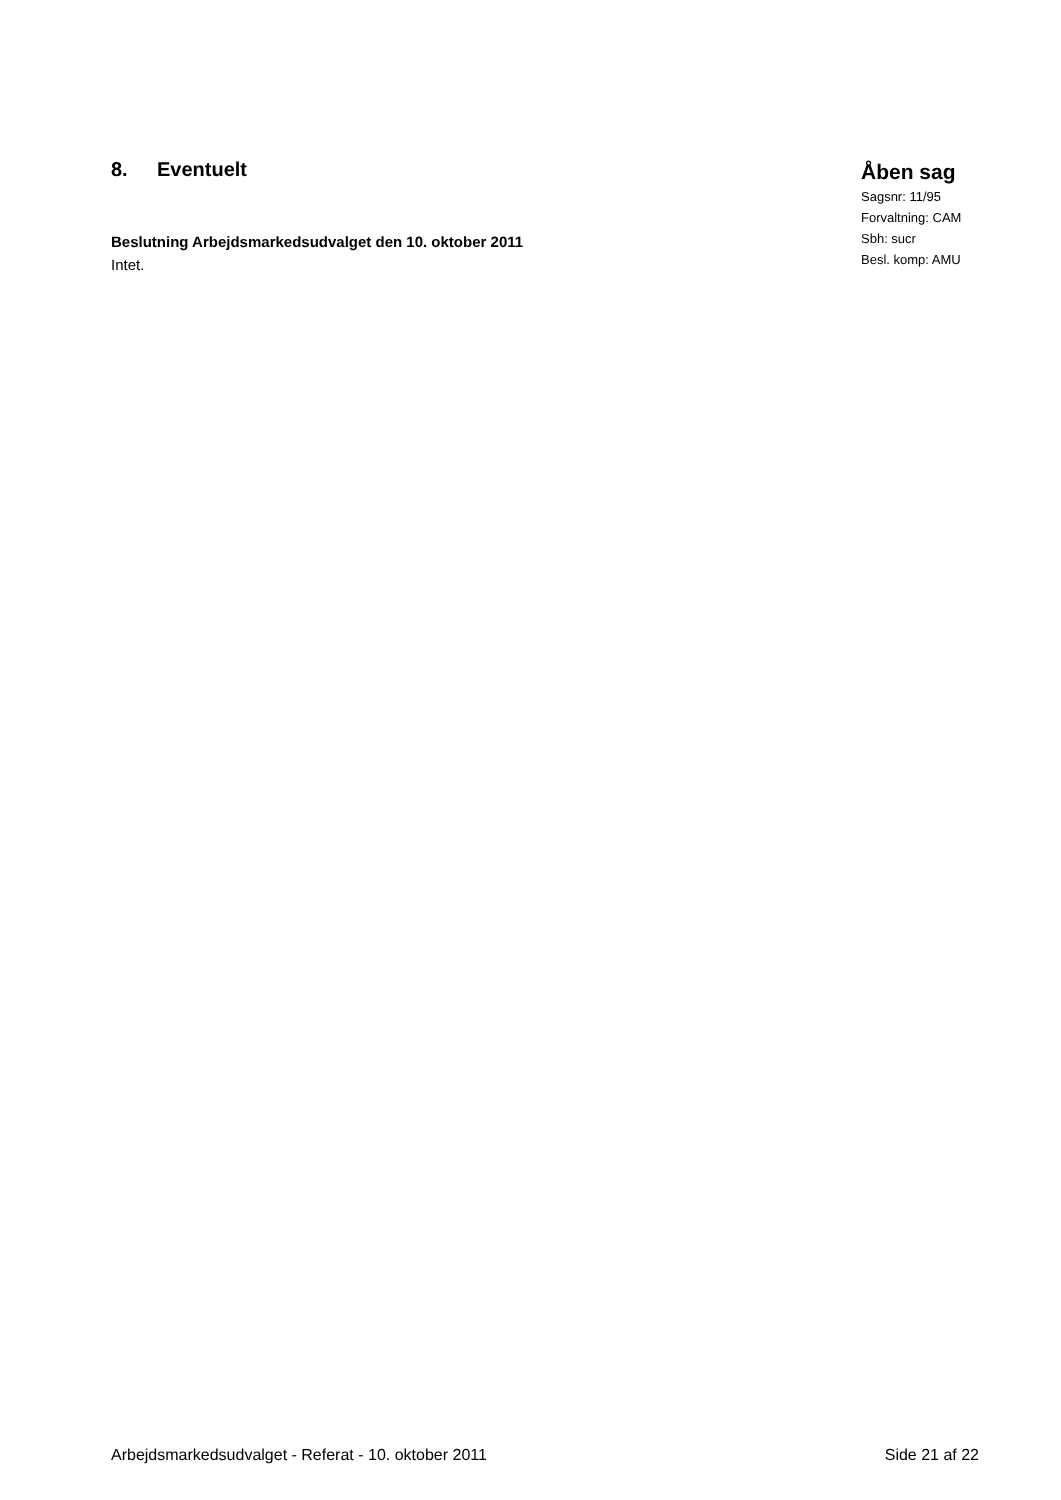8. Eventuelt
Beslutning Arbejdsmarkedsudvalget den 10. oktober 2011
Intet.
Åben sag
Sagsnr: 11/95
Forvaltning: CAM
Sbh: sucr
Besl. komp: AMU
Arbejdsmarkedsudvalget - Referat - 10. oktober 2011 Side 21 af 22